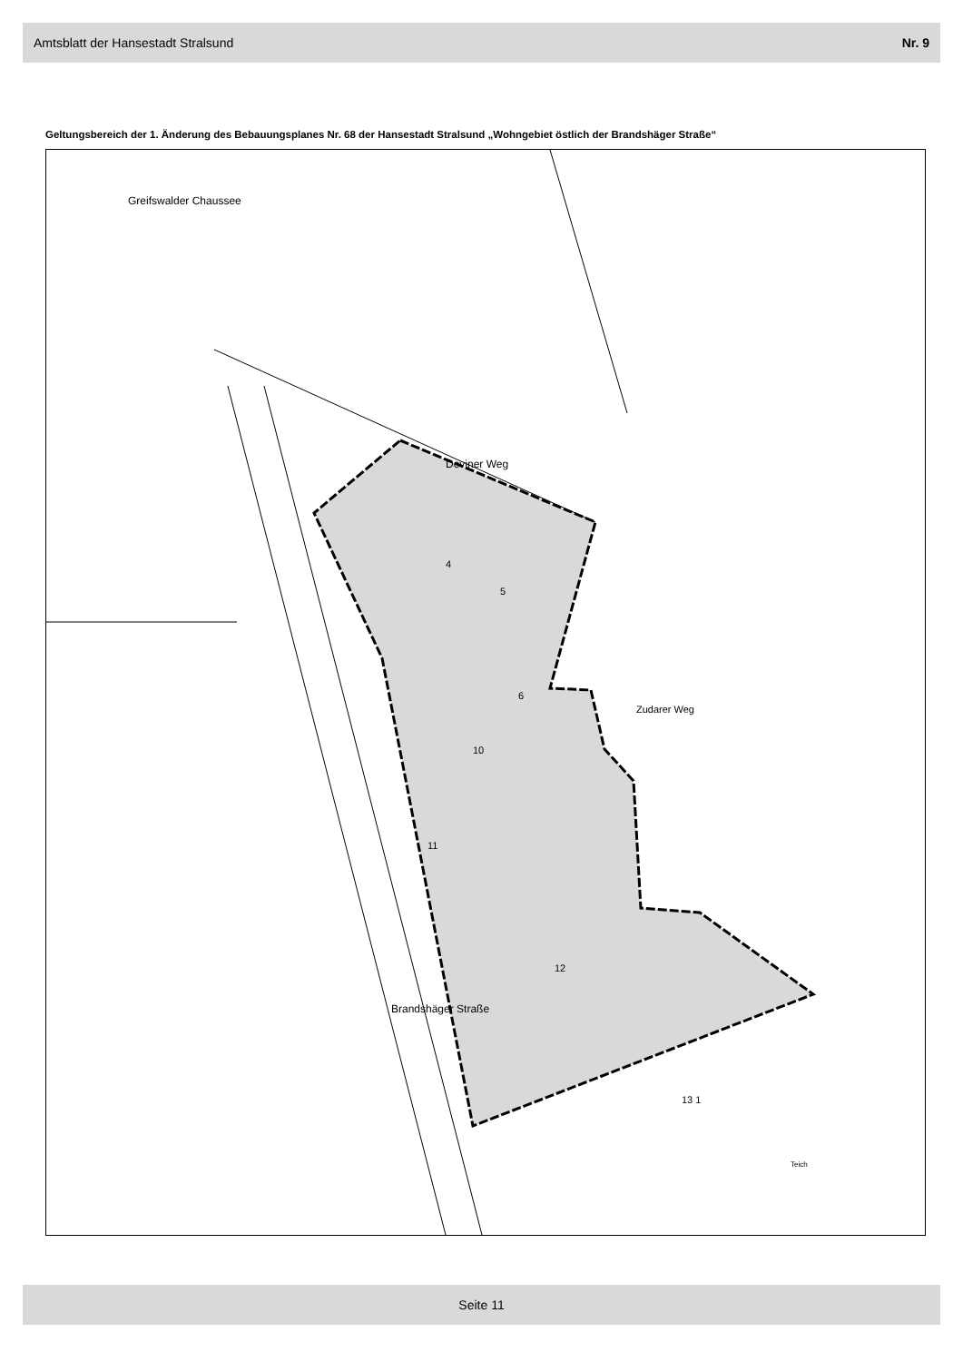Amtsblatt der Hansestadt Stralsund Nr. 9
Geltungsbereich der 1. Änderung des Bebauungsplanes Nr. 68 der Hansestadt Stralsund „Wohngebiet östlich der Brandshäger Straße“
4
5
6
10
11
12
13 1
Zudarer Weg
Deviner Weg
Brandshäger Straße
Greifswalder Chaussee
Teich
Seite 11